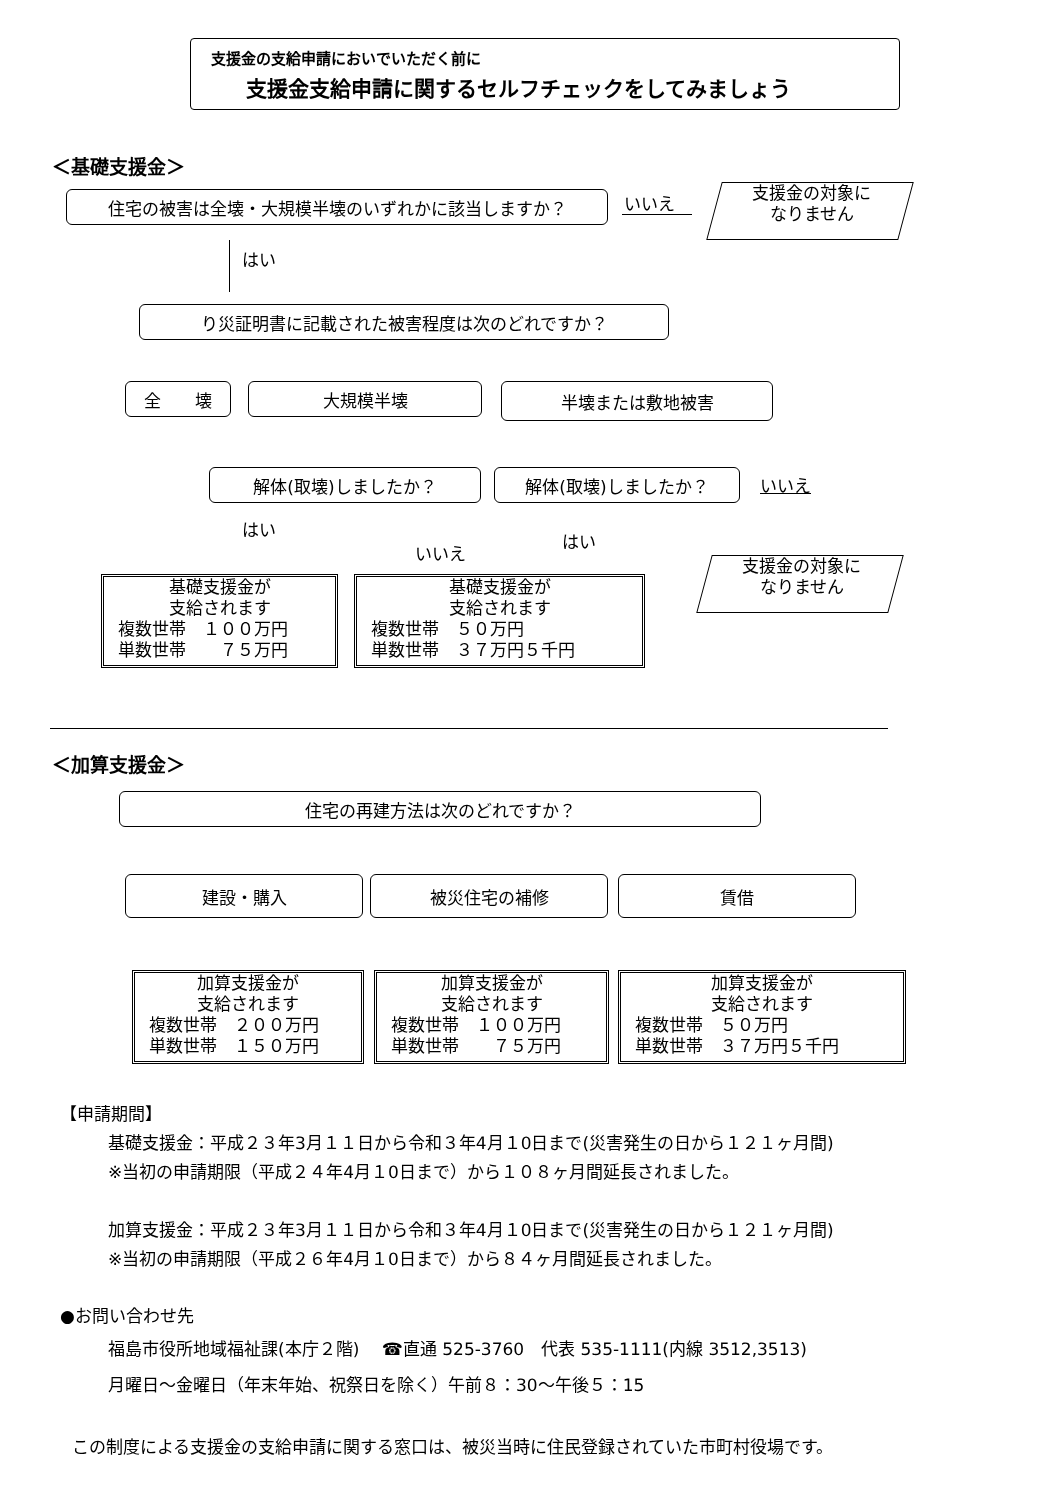支援金の支給申請においでいただく前に
支援金支給申請に関するセルフチェックをしてみましょう
＜基礎支援金＞
住宅の被害は全壊・大規模半壊のいずれかに該当しますか？ いいえ
支援金の対象に
なりません
はい
り災証明書に記載された被害程度は次のどれですか？
全　　壊 大規模半壊 半壊または敷地被害
解体(取壊)しましたか？ 解体(取壊)しましたか？ いいえ
はい
いいえ
はい
支援金の対象に
なりません
基礎支援金が
支給されます
複数世帯　１００万円
単数世帯　　７５万円
基礎支援金が
支給されます
複数世帯　５０万円
単数世帯　３７万円５千円
＜加算支援金＞
住宅の再建方法は次のどれですか？
建設・購入 被災住宅の補修 賃借
加算支援金が
支給されます
複数世帯　２００万円
単数世帯　１５０万円
加算支援金が
支給されます
複数世帯　１００万円
単数世帯　　７５万円
加算支援金が
支給されます
複数世帯　５０万円
単数世帯　３７万円５千円
【申請期間】
基礎支援金：平成２３年3月１１日から令和３年4月１0日まで(災害発生の日から１２１ヶ月間)
※当初の申請期限（平成２４年4月１0日まで）から１０８ヶ月間延長されました。
加算支援金：平成２３年3月１１日から令和３年4月１0日まで(災害発生の日から１２１ヶ月間)
※当初の申請期限（平成２６年4月１0日まで）から８４ヶ月間延長されました。
●お問い合わせ先
福島市役所地域福祉課(本庁２階)　 ☎直通 525-3760　代表 535-1111(内線 3512,3513)
月曜日～金曜日（年末年始、祝祭日を除く）午前８：30～午後５：15
この制度による支援金の支給申請に関する窓口は、被災当時に住民登録されていた市町村役場です。